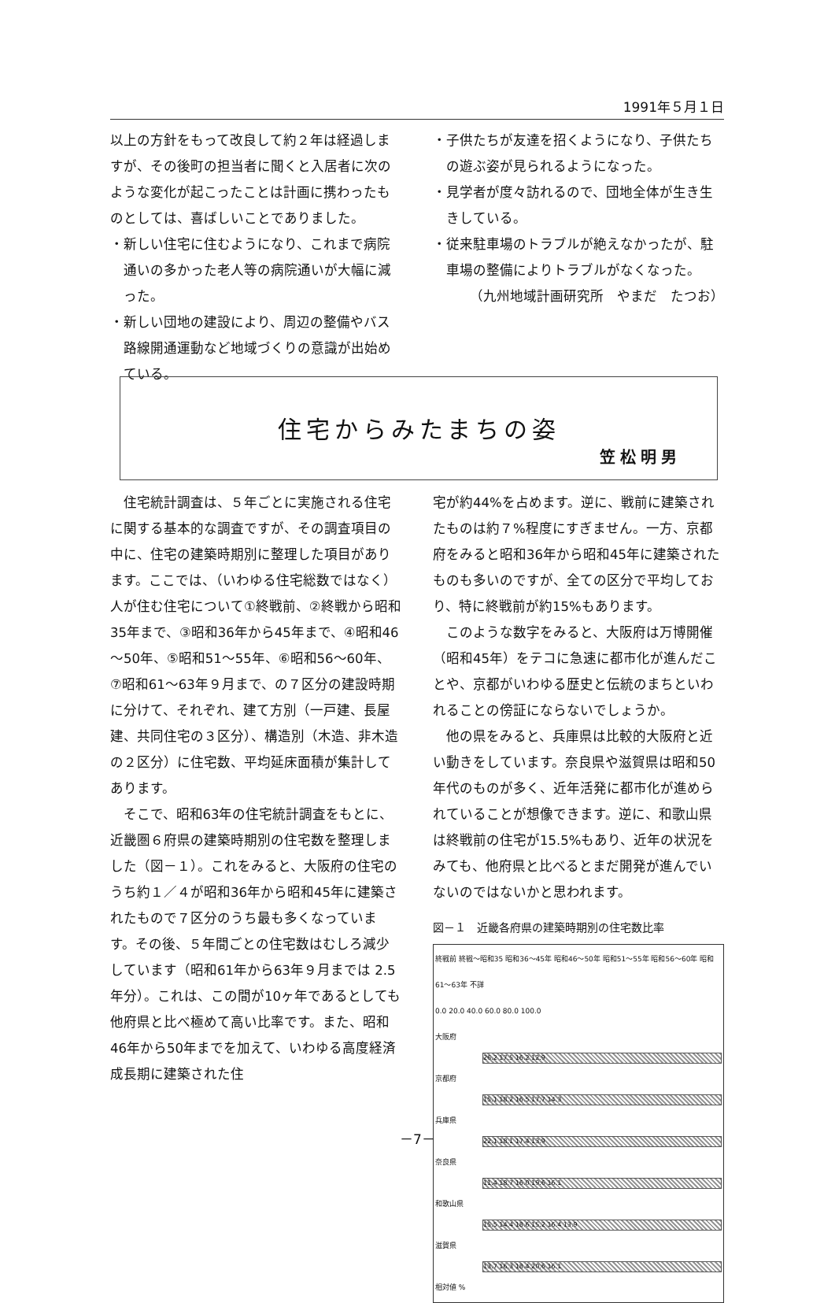1991年５月１日
以上の方針をもって改良して約２年は経過しますが、その後町の担当者に聞くと入居者に次のような変化が起こったことは計画に携わったものとしては、喜ばしいことでありました。
・新しい住宅に住むようになり、これまで病院通いの多かった老人等の病院通いが大幅に減った。
・新しい団地の建設により、周辺の整備やバス路線開通運動など地域づくりの意識が出始めている。
・子供たちが友達を招くようになり、子供たちの遊ぶ姿が見られるようになった。
・見学者が度々訪れるので、団地全体が生き生きしている。
・従来駐車場のトラブルが絶えなかったが、駐車場の整備によりトラブルがなくなった。
（九州地域計画研究所　やまだ　たつお）
住宅からみたまちの姿
笠松明男
住宅統計調査は、５年ごとに実施される住宅に関する基本的な調査ですが、その調査項目の中に、住宅の建築時期別に整理した項目があります。ここでは、（いわゆる住宅総数ではなく）人が住む住宅について①終戦前、②終戦から昭和35年まで、③昭和36年から45年まで、④昭和46～50年、⑤昭和51～55年、⑥昭和56～60年、⑦昭和61～63年９月まで、の７区分の建設時期に分けて、それぞれ、建て方別（一戸建、長屋建、共同住宅の３区分）、構造別（木造、非木造の２区分）に住宅数、平均延床面積が集計してあります。
そこで、昭和63年の住宅統計調査をもとに、近畿圏６府県の建築時期別の住宅数を整理しました（図－１）。これをみると、大阪府の住宅のうち約１／４が昭和36年から昭和45年に建築されたもので７区分のうち最も多くなっています。その後、５年間ごとの住宅数はむしろ減少しています（昭和61年から63年９月までは 2.5年分）。これは、この間が10ヶ年であるとしても他府県と比べ極めて高い比率です。また、昭和46年から50年までを加えて、いわゆる高度経済成長期に建築された住
宅が約44%を占めます。逆に、戦前に建築されたものは約７%程度にすぎません。一方、京都府をみると昭和36年から昭和45年に建築されたものも多いのですが、全ての区分で平均しており、特に終戦前が約15%もあります。
このような数字をみると、大阪府は万博開催（昭和45年）をテコに急速に都市化が進んだことや、京都がいわゆる歴史と伝統のまちといわれることの傍証にならないでしょうか。
他の県をみると、兵庫県は比較的大阪府と近い動きをしています。奈良県や滋賀県は昭和50年代のものが多く、近年活発に都市化が進められていることが想像できます。逆に、和歌山県は終戦前の住宅が15.5%もあり、近年の状況をみても、他府県と比べるとまだ開発が進んでいないのではないかと思われます。
図－１　近畿各府県の建築時期別の住宅数比率
終戦前 終戦～昭和35 昭和36～45年 昭和46～50年 昭和51～55年 昭和56～60年 昭和61～63年 不詳
0.0 20.0 40.0 60.0 80.0 100.0
大阪府
26.2 17.5 16.2 12.9
京都府
15.1 18.2 16.5 17.7 14.3
兵庫県
22.1 18.1 17.4 13.9
奈良県
11.4 18.7 16.0 19.6 16.1
和歌山県
15.5 14.4 18.6 15.2 16.4 13.9
滋賀県
13.7 16.3 18.4 20.6 16.1
相対値 %
－7－